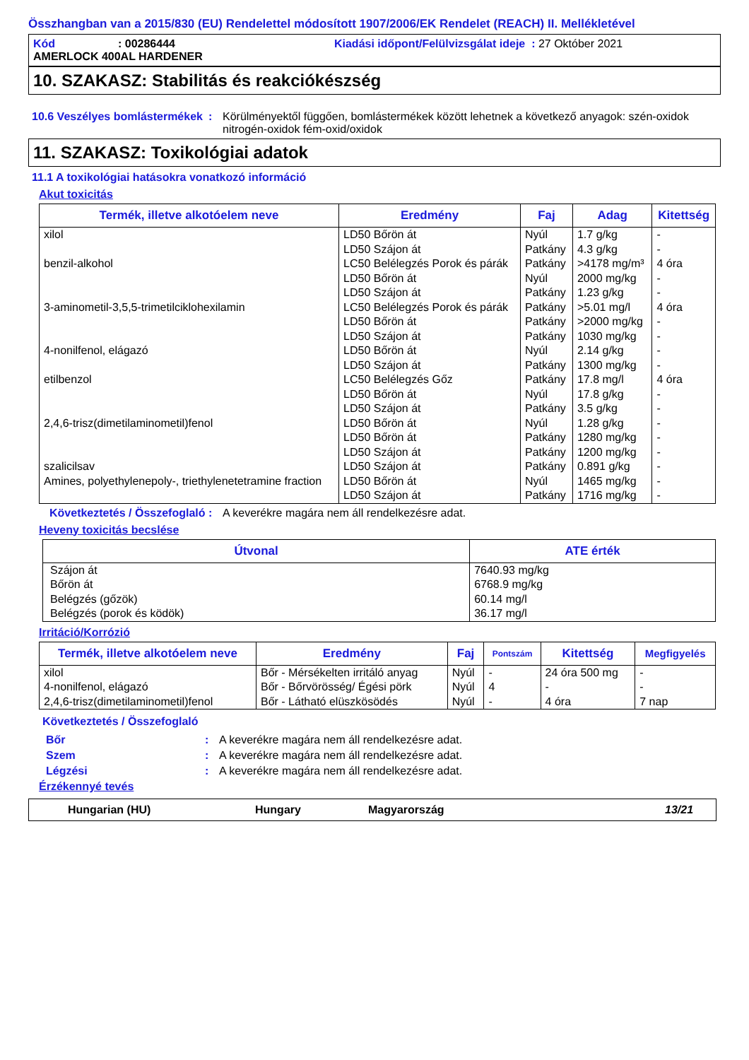Összhangban van a 2015/830 (EU) Rendelettel módosított 1907/2006/EK Rendelet (REACH) II. Mellékletével
Kód: 00286444 Kiadási időpont/Felülvizsgálat ideje : 27 Október 2021
AMERLOCK 400AL HARDENER
10. SZAKASZ: Stabilitás és reakciókészség
10.6 Veszélyes bomlástermékek
: Körülményektől függően, bomlástermékek között lehetnek a következő anyagok: szén-oxidok nitrogén-oxidok fém-oxid/oxidok
11. SZAKASZ: Toxikológiai adatok
11.1 A toxikológiai hatásokra vonatkozó információ
Akut toxicitás
| Termék, illetve alkotóelem neve | Eredmény | Faj | Adag | Kitettség |
| --- | --- | --- | --- | --- |
| xilol | LD50 Bőrön át | Nyúl | 1.7 g/kg | - |
| | LD50 Szájon át | Patkány | 4.3 g/kg | - |
| benzil-alkohol | LC50 Belélegzés Porok és párák | Patkány | >4178 mg/m³ | 4 óra |
| | LD50 Bőrön át | Nyúl | 2000 mg/kg | - |
| | LD50 Szájon át | Patkány | 1.23 g/kg | - |
| 3-aminometil-3,5,5-trimetilciklohexilamin | LC50 Belélegzés Porok és párák | Patkány | >5.01 mg/l | 4 óra |
| | LD50 Bőrön át | Patkány | >2000 mg/kg | - |
| | LD50 Szájon át | Patkány | 1030 mg/kg | - |
| 4-nonilfenol, elágazó | LD50 Bőrön át | Nyúl | 2.14 g/kg | - |
| | LD50 Szájon át | Patkány | 1300 mg/kg | - |
| etilbenzol | LC50 Belélegzés Gőz | Patkány | 17.8 mg/l | 4 óra |
| | LD50 Bőrön át | Nyúl | 17.8 g/kg | - |
| | LD50 Szájon át | Patkány | 3.5 g/kg | - |
| 2,4,6-trisz(dimetilaminometil)fenol | LD50 Bőrön át | Nyúl | 1.28 g/kg | - |
| | LD50 Bőrön át | Patkány | 1280 mg/kg | - |
| | LD50 Szájon át | Patkány | 1200 mg/kg | - |
| szalicilsav | LD50 Szájon át | Patkány | 0.891 g/kg | - |
| Amines, polyethylenepoly-, triethylenetetramine fraction | LD50 Bőrön át | Nyúl | 1465 mg/kg | - |
| | LD50 Szájon át | Patkány | 1716 mg/kg | - |
Következtetés / Összefoglaló
: A keverékre magára nem áll rendelkezésre adat.
Heveny toxicitás becslése
| Útvonal | ATE érték |
| --- | --- |
| Szájon át Bőrön át Belégzés (gőzök) Belégzés (porok és ködök) | 7640.93 mg/kg 6768.9 mg/kg 60.14 mg/l 36.17 mg/l |
Irritáció/Korrózió
| Termék, illetve alkotóelem neve | Eredmény | Faj | Pontszám | Kitettség | Megfigyelés |
| --- | --- | --- | --- | --- | --- |
| xilol | Bőr - Mérsékelten irritáló anyag | Nyúl | - | 24 óra 500 mg | - |
| 4-nonilfenol, elágazó | Bőr - Bőrvörösség/ Égési pörk | Nyúl | 4 | - | - |
| 2,4,6-trisz(dimetilaminometil)fenol | Bőr - Látható elüszkösödés | Nyúl | - | 4 óra | 7 nap |
Következtetés / Összefoglaló
Bőr : A keverékre magára nem áll rendelkezésre adat.
Szem : A keverékre magára nem áll rendelkezésre adat.
Légzési : A keverékre magára nem áll rendelkezésre adat.
Érzékennyé tevés
Hungarian (HU) Hungary Magyarország 13/21